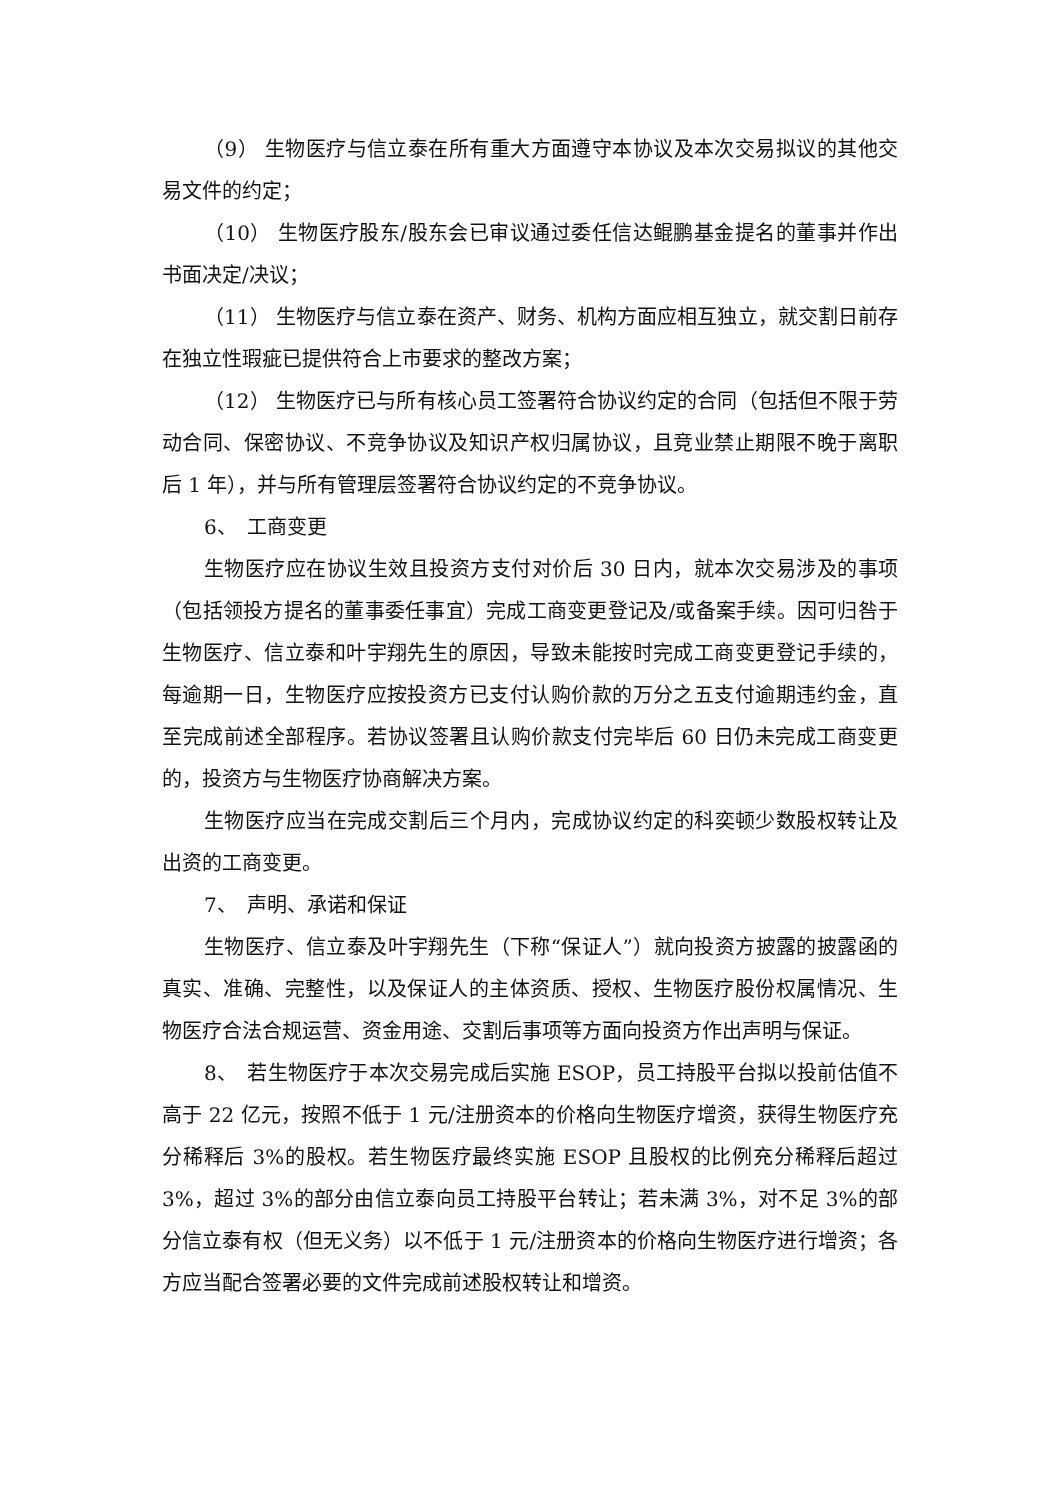（9） 生物医疗与信立泰在所有重大方面遵守本协议及本次交易拟议的其他交易文件的约定；
（10） 生物医疗股东/股东会已审议通过委任信达鲲鹏基金提名的董事并作出书面决定/决议；
（11） 生物医疗与信立泰在资产、财务、机构方面应相互独立，就交割日前存在独立性瑕疵已提供符合上市要求的整改方案；
（12） 生物医疗已与所有核心员工签署符合协议约定的合同（包括但不限于劳动合同、保密协议、不竞争协议及知识产权归属协议，且竞业禁止期限不晚于离职后 1 年），并与所有管理层签署符合协议约定的不竞争协议。
6、　工商变更
生物医疗应在协议生效且投资方支付对价后 30 日内，就本次交易涉及的事项（包括领投方提名的董事委任事宜）完成工商变更登记及/或备案手续。因可归咎于生物医疗、信立泰和叶宇翔先生的原因，导致未能按时完成工商变更登记手续的，每逾期一日，生物医疗应按投资方已支付认购价款的万分之五支付逾期违约金，直至完成前述全部程序。若协议签署且认购价款支付完毕后 60 日仍未完成工商变更的，投资方与生物医疗协商解决方案。
生物医疗应当在完成交割后三个月内，完成协议约定的科奕顿少数股权转让及出资的工商变更。
7、　声明、承诺和保证
生物医疗、信立泰及叶宇翔先生（下称“保证人”）就向投资方披露的披露函的真实、准确、完整性，以及保证人的主体资质、授权、生物医疗股份权属情况、生物医疗合法合规运营、资金用途、交割后事项等方面向投资方作出声明与保证。
8、　若生物医疗于本次交易完成后实施 ESOP，员工持股平台拟以投前估值不高于 22 亿元，按照不低于 1 元/注册资本的价格向生物医疗增资，获得生物医疗充分稀释后 3%的股权。若生物医疗最终实施 ESOP 且股权的比例充分稀释后超过 3%，超过 3%的部分由信立泰向员工持股平台转让；若未满 3%，对不足 3%的部分信立泰有权（但无义务）以不低于 1 元/注册资本的价格向生物医疗进行增资；各方应当配合签署必要的文件完成前述股权转让和增资。